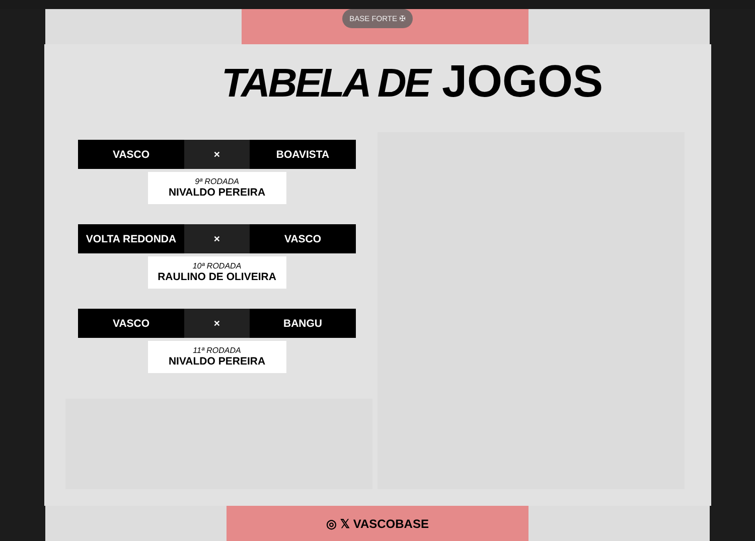BASE FORTE ✠
TABELA DE JOGOS
VASCO × BOAVISTA
9ª RODADA
NIVALDO PEREIRA
VOLTA REDONDA × VASCO
10ª RODADA
RAULINO DE OLIVEIRA
VASCO × BANGU
11ª RODADA
NIVALDO PEREIRA
◎ 𝕏 VASCOBASE